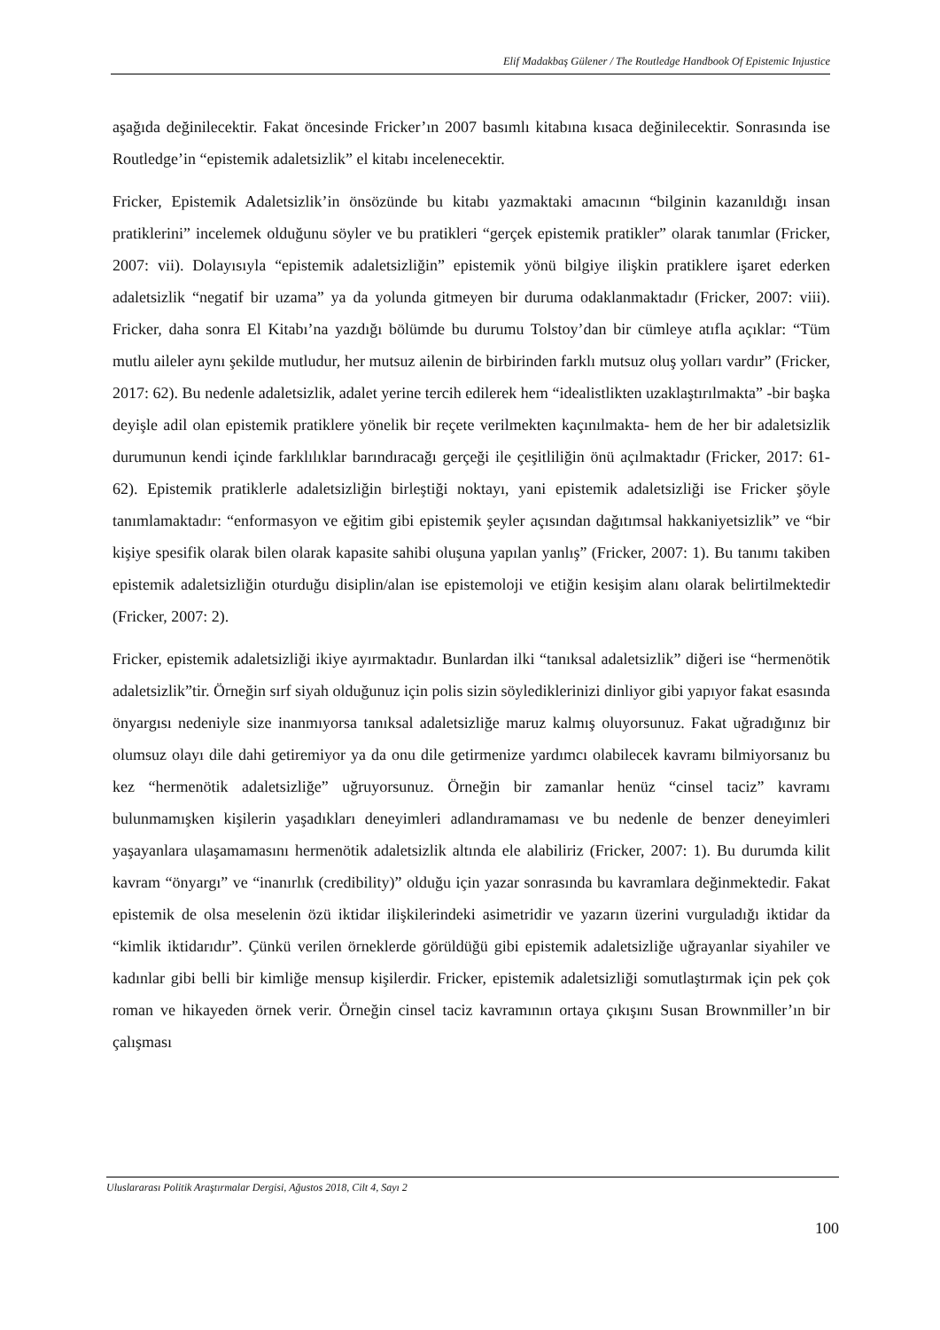Elif Madakbaş Gülener / The Routledge Handbook Of Epistemic Injustice
aşağıda değinilecektir. Fakat öncesinde Fricker’ın 2007 basımlı kitabına kısaca değinilecektir. Sonrasında ise Routledge’in “epistemik adaletsizlik” el kitabı incelenecektir.
Fricker, Epistemik Adaletsizlik’in önsözünde bu kitabı yazmaktaki amacının “bilginin kazanıldığı insan pratiklerini” incelemek olduğunu söyler ve bu pratikleri “gerçek epistemik pratikler” olarak tanımlar (Fricker, 2007: vii). Dolayısıyla “epistemik adaletsizliğin” epistemik yönü bilgiye ilişkin pratiklere işaret ederken adaletsizlik “negatif bir uzama” ya da yolunda gitmeyen bir duruma odaklanmaktadır (Fricker, 2007: viii). Fricker, daha sonra El Kitabı’na yazdığı bölümde bu durumu Tolstoy’dan bir cümleye atıfla açıklar: “Tüm mutlu aileler aynı şekilde mutludur, her mutsuz ailenin de birbirinden farklı mutsuz oluş yolları vardır” (Fricker, 2017: 62). Bu nedenle adaletsizlik, adalet yerine tercih edilerek hem “idealistlikten uzaklaştırılmakta” -bir başka deyişle adil olan epistemik pratiklere yönelik bir reçete verilmekten kaçınılmakta- hem de her bir adaletsizlik durumunun kendi içinde farklılıklar barındıracağı gerçeği ile çeşitliliğin önü açılmaktadır (Fricker, 2017: 61-62). Epistemik pratiklerle adaletsizliğin birleştiği noktayı, yani epistemik adaletsizliği ise Fricker şöyle tanımlamaktadır: “enformasyon ve eğitim gibi epistemik şeyler açısından dağıtımsal hakkaniyetsizlik” ve “bir kişiye spesifik olarak bilen olarak kapasite sahibi oluşuna yapılan yanlış” (Fricker, 2007: 1). Bu tanımı takiben epistemik adaletsizliğin oturduğu disiplin/alan ise epistemoloji ve etiğin kesişim alanı olarak belirtilmektedir (Fricker, 2007: 2).
Fricker, epistemik adaletsizliği ikiye ayırmaktadır. Bunlardan ilki “tanıksal adaletsizlik” diğeri ise “hermenötik adaletsizlik”tir. Örneğin sırf siyah olduğunuz için polis sizin söylediklerinizi dinliyor gibi yapıyor fakat esasında önyargısı nedeniyle size inanmıyorsa tanıksal adaletsizliğe maruz kalmış oluyorsunuz. Fakat uğradığınız bir olumsuz olayı dile dahi getiremiyor ya da onu dile getirmenize yardımcı olabilecek kavramı bilmiyorsanız bu kez “hermenötik adaletsizliğe” uğruyorsunuz. Örneğin bir zamanlar henüz “cinsel taciz” kavramı bulunmamışken kişilerin yaşadıkları deneyimleri adlandıramaması ve bu nedenle de benzer deneyimleri yaşayanlara ulaşamamasını hermenötik adaletsizlik altında ele alabiliriz (Fricker, 2007: 1). Bu durumda kilit kavram “önyargı” ve “inanırlık (credibility)” olduğu için yazar sonrasında bu kavramlara değinmektedir. Fakat epistemik de olsa meselenin özü iktidar ilişkilerindeki asimetridir ve yazarın üzerini vurguladığı iktidar da “kimlik iktidarıdır”. Çünkü verilen örneklerde görüldüğü gibi epistemik adaletsizliğe uğrayanlar siyahiler ve kadınlar gibi belli bir kimliğe mensup kişilerdir. Fricker, epistemik adaletsizliği somutlaştırmak için pek çok roman ve hikayeden örnek verir. Örneğin cinsel taciz kavramının ortaya çıkışını Susan Brownmiller’ın bir çalışması
Uluslararası Politik Araştırmalar Dergisi, Ağustos 2018, Cilt 4, Sayı 2
100